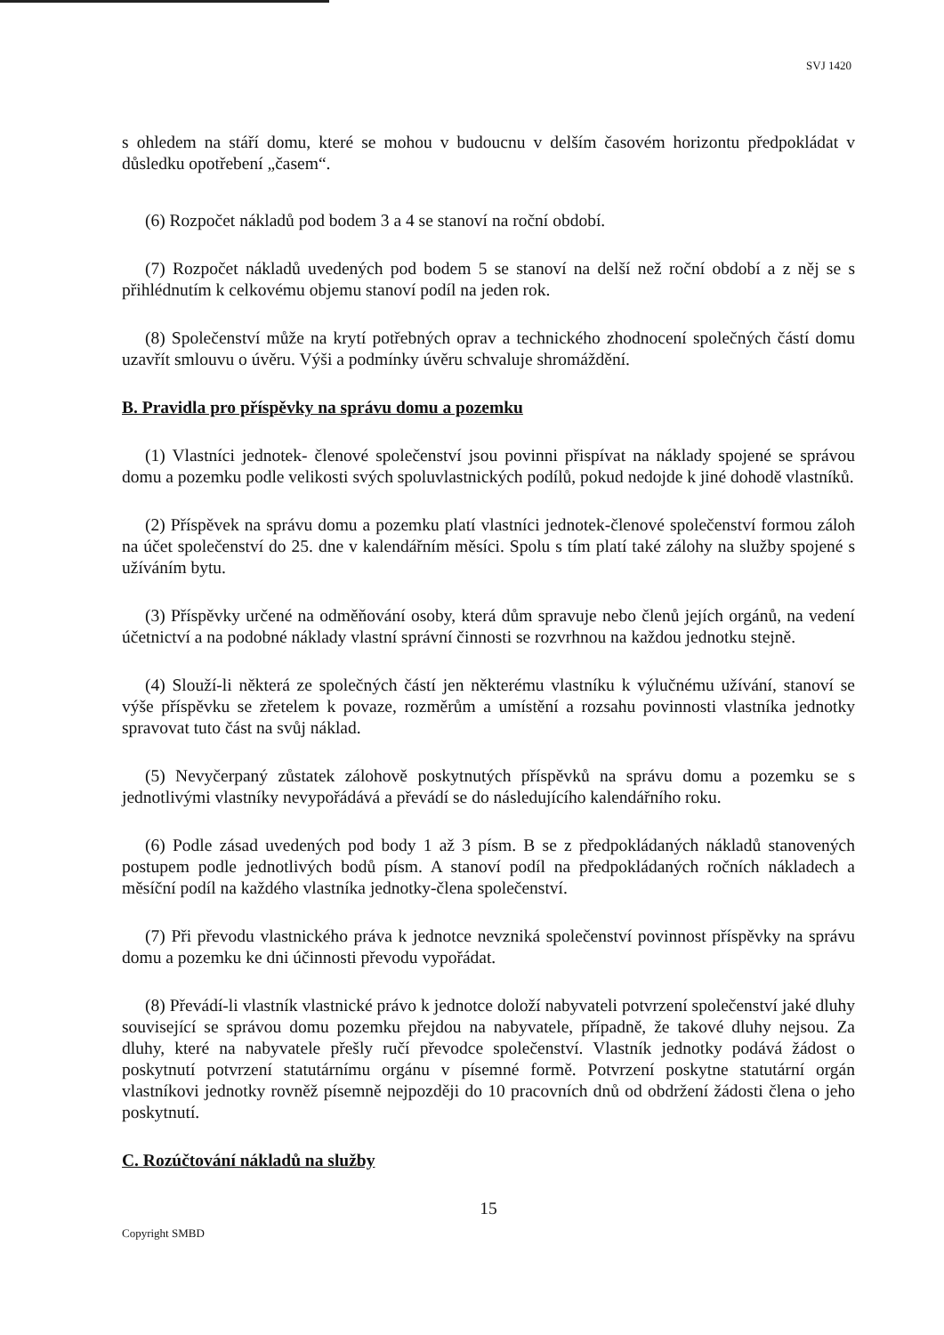SVJ 1420
s ohledem na stáří domu, které se mohou v budoucnu v delším časovém horizontu předpokládat v důsledku opotřebení „časem“.
(6) Rozpočet nákladů pod bodem 3 a 4 se stanoví na roční období.
(7) Rozpočet nákladů uvedených pod bodem 5 se stanoví na delší než roční období a z něj se s přihlédnutím k celkovému objemu stanoví podíl na jeden rok.
(8) Společenství může na krytí potřebných oprav a technického zhodnocení společných částí domu uzavřít smlouvu o úvěru. Výši a podmínky úvěru schvaluje shromáždění.
B. Pravidla pro příspěvky na správu domu a pozemku
(1) Vlastníci jednotek- členové společenství jsou povinni přispívat na náklady spojené se správou domu a pozemku podle velikosti svých spoluvlastnických podílů, pokud nedojde k jiné dohodě vlastníků.
(2) Příspěvek na správu domu a pozemku platí vlastníci jednotek-členové společenství formou záloh na účet společenství do 25. dne v kalendářním měsíci. Spolu s tím platí také zálohy na služby spojené s užíváním bytu.
(3) Příspěvky určené na odměňování osoby, která dům spravuje nebo členů jejích orgánů, na vedení účetnictví a na podobné náklady vlastní správní činnosti se rozvrhnou na každou jednotku stejně.
(4) Slouží-li některá ze společných částí jen některému vlastníku k výlučnému užívání, stanoví se výše příspěvku se zřetelem k povaze, rozměrům a umístění a rozsahu povinnosti vlastníka jednotky spravovat tuto část na svůj náklad.
(5) Nevyčerpaný zůstatek zálohově poskytnutých příspěvků na správu domu a pozemku se s jednotlivými vlastníky nevypořádává a převádí se do následujícího kalendářního roku.
(6) Podle zásad uvedených pod body 1 až 3 písm. B se z předpokládaných nákladů stanovených postupem podle jednotlivých bodů písm. A stanoví podíl na předpokládaných ročních nákladech a měsíční podíl na každého vlastníka jednotky-člena společenství.
(7) Při převodu vlastnického práva k jednotce nevzniká společenství povinnost příspěvky na správu domu a pozemku ke dni účinnosti převodu vypořádat.
(8) Převádí-li vlastník vlastnické právo k jednotce doloží nabyvateli potvrzení společenství jaké dluhy související se správou domu pozemku přejdou na nabyvatele, případně, že takové dluhy nejsou. Za dluhy, které na nabyvatele přešly ručí převodce společenství. Vlastník jednotky podává žádost o poskytnutí potvrzení statutárnímu orgánu v písemné formě. Potvrzení poskytne statutární orgán vlastníkovi jednotky rovněž písemně nejpozději do 10 pracovních dnů od obdržení žádosti člena o jeho poskytnutí.
C. Rozúčtování nákladů na služby
15
Copyright SMBD